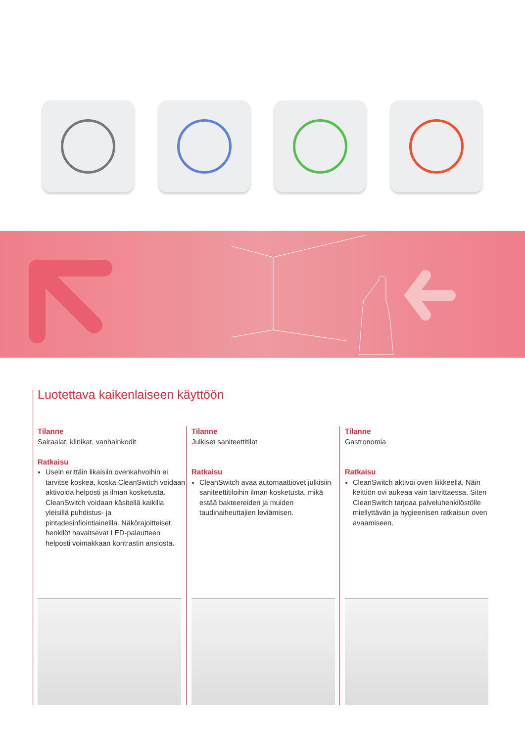Luotettava kaikenlaiseen käyttöön
Tilanne
Sairaalat, klinikat, vanhainkodit
Ratkaisu
Usein erittäin likaisiin ovenkahvoihin ei tarvitse koskea, koska CleanSwitch voidaan aktivoida helposti ja ilman kosketusta. CleanSwitch voidaan käsitellä kaikilla yleisillä puhdistus- ja pintadesinfiointiaineilla. Näkörajoitteiset henkilöt havaitsevat LED-palautteen helposti voimakkaan kontrastin ansiosta.
Tilanne
Julkiset saniteettitilat
Ratkaisu
CleanSwitch avaa automaattiovet julkisiin saniteettitiloihin ilman kosketusta, mikä estää bakteereiden ja muiden taudinaiheuttajien leviämisen.
Tilanne
Gastronomia
Ratkaisu
CleanSwitch aktivoi oven liikkeellä. Näin keittiön ovi aukeaa vain tarvittaessa. Siten CleanSwitch tarjoaa palveluhenkilöstölle miellyttävän ja hygieenisen ratkaisun oven avaamiseen.